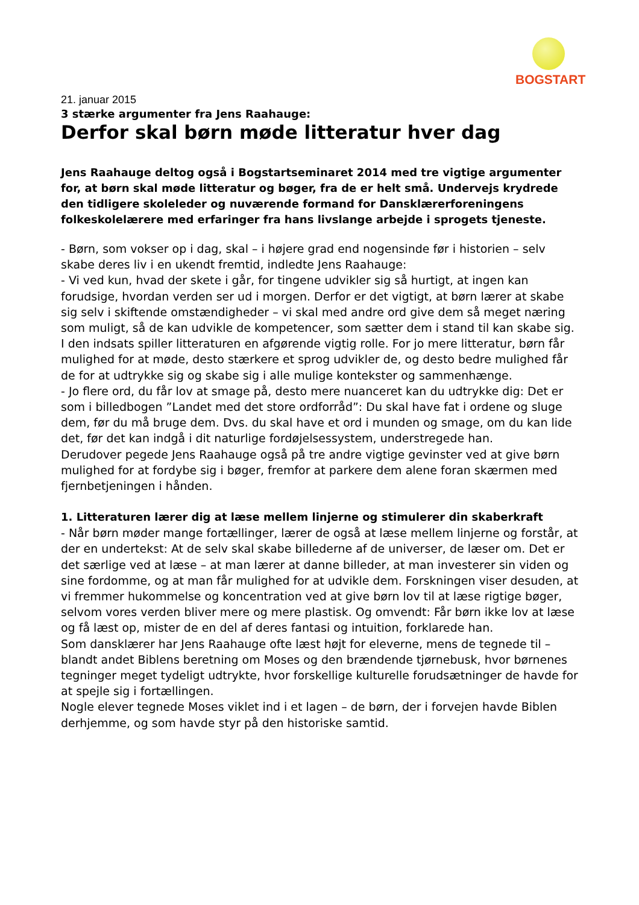BOGSTART
21. januar 2015
3 stærke argumenter fra Jens Raahauge:
Derfor skal børn møde litteratur hver dag
Jens Raahauge deltog også i Bogstartseminaret 2014 med tre vigtige argumenter for, at børn skal møde litteratur og bøger, fra de er helt små. Undervejs krydrede den tidligere skoleleder og nuværende formand for Dansklærerforeningens folkeskolelærere med erfaringer fra hans livslange arbejde i sprogets tjeneste.
- Børn, som vokser op i dag, skal – i højere grad end nogensinde før i historien – selv skabe deres liv i en ukendt fremtid, indledte Jens Raahauge:
- Vi ved kun, hvad der skete i går, for tingene udvikler sig så hurtigt, at ingen kan forudsige, hvordan verden ser ud i morgen. Derfor er det vigtigt, at børn lærer at skabe sig selv i skiftende omstændigheder – vi skal med andre ord give dem så meget næring som muligt, så de kan udvikle de kompetencer, som sætter dem i stand til kan skabe sig.
I den indsats spiller litteraturen en afgørende vigtig rolle. For jo mere litteratur, børn får mulighed for at møde, desto stærkere et sprog udvikler de, og desto bedre mulighed får de for at udtrykke sig og skabe sig i alle mulige kontekster og sammenhænge.
- Jo flere ord, du får lov at smage på, desto mere nuanceret kan du udtrykke dig: Det er som i billedbogen ”Landet med det store ordforråd”: Du skal have fat i ordene og sluge dem, før du må bruge dem. Dvs. du skal have et ord i munden og smage, om du kan lide det, før det kan indgå i dit naturlige fordøjelsessystem, understregede han.
Derudover pegede Jens Raahauge også på tre andre vigtige gevinster ved at give børn mulighed for at fordybe sig i bøger, fremfor at parkere dem alene foran skærmen med fjernbetjeningen i hånden.
1. Litteraturen lærer dig at læse mellem linjerne og stimulerer din skaberkraft
- Når børn møder mange fortællinger, lærer de også at læse mellem linjerne og forstår, at der en undertekst: At de selv skal skabe billederne af de universer, de læser om. Det er det særlige ved at læse – at man lærer at danne billeder, at man investerer sin viden og sine fordomme, og at man får mulighed for at udvikle dem. Forskningen viser desuden, at vi fremmer hukommelse og koncentration ved at give børn lov til at læse rigtige bøger, selvom vores verden bliver mere og mere plastisk. Og omvendt: Får børn ikke lov at læse og få læst op, mister de en del af deres fantasi og intuition, forklarede han.
Som dansklærer har Jens Raahauge ofte læst højt for eleverne, mens de tegnede til – blandt andet Biblens beretning om Moses og den brændende tjørnebusk, hvor børnenes tegninger meget tydeligt udtrykte, hvor forskellige kulturelle forudsætninger de havde for at spejle sig i fortællingen.
Nogle elever tegnede Moses viklet ind i et lagen – de børn, der i forvejen havde Biblen derhjemme, og som havde styr på den historiske samtid.